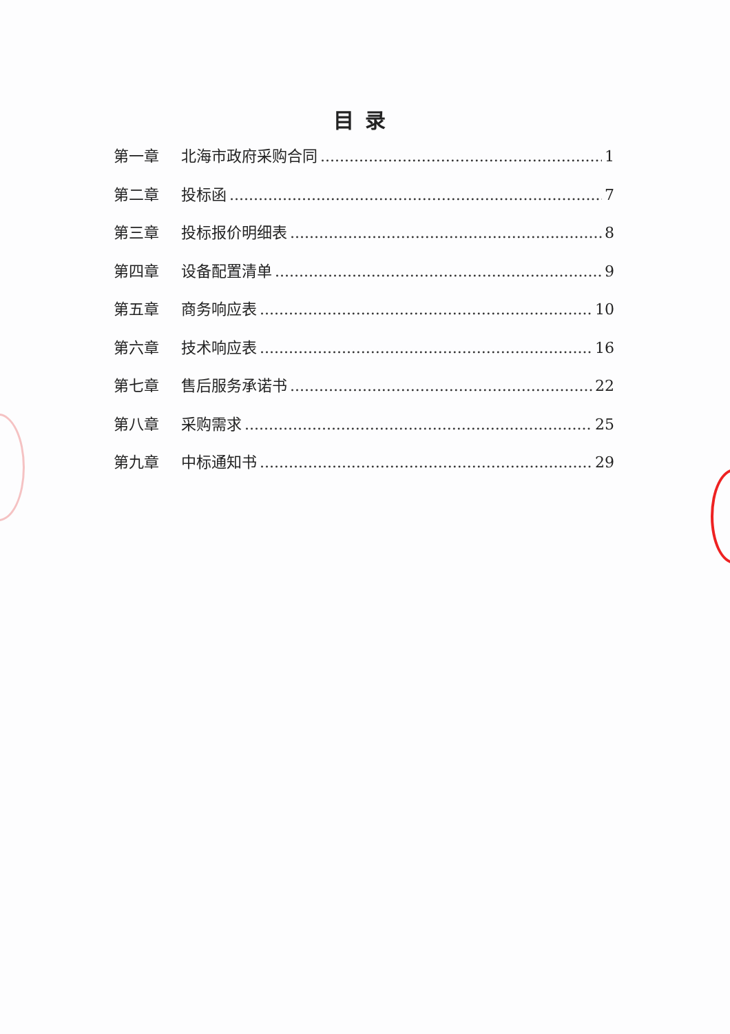目录
第一章 北海市政府采购合同 1
第二章 投标函 7
第三章 投标报价明细表 8
第四章 设备配置清单 9
第五章 商务响应表 10
第六章 技术响应表 16
第七章 售后服务承诺书 22
第八章 采购需求 25
第九章 中标通知书 29